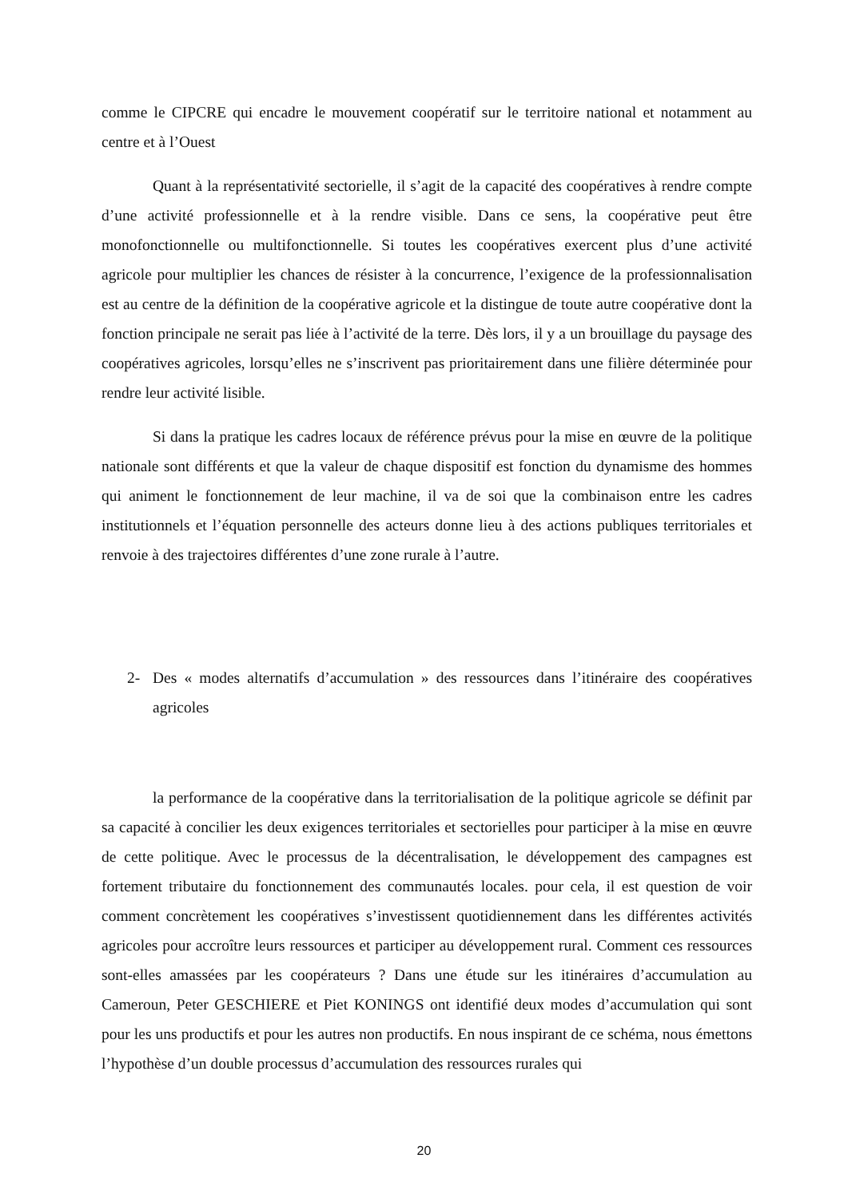comme le CIPCRE qui encadre le mouvement coopératif sur le territoire national et notamment au centre et à l’Ouest
Quant à la représentativité sectorielle, il s’agit de la capacité des coopératives à rendre compte d’une activité professionnelle et à la rendre visible. Dans ce sens, la coopérative peut être monofonctionnelle ou multifonctionnelle. Si toutes les coopératives exercent plus d’une activité agricole pour multiplier les chances de résister à la concurrence, l’exigence de la professionnalisation est au centre de la définition de la coopérative agricole et la distingue de toute autre coopérative dont la fonction principale ne serait pas liée à l’activité de la terre. Dès lors, il y a un brouillage du paysage des coopératives agricoles, lorsqu’elles ne s’inscrivent pas prioritairement dans une filière déterminée pour rendre leur activité lisible.
Si dans la pratique les cadres locaux de référence prévus pour la mise en œuvre de la politique nationale sont différents et que la valeur de chaque dispositif est fonction du dynamisme des hommes qui animent le fonctionnement de leur machine, il va de soi que la combinaison entre les cadres institutionnels et l’équation personnelle des acteurs donne lieu à des actions publiques territoriales et renvoie à des trajectoires différentes d’une zone rurale à l’autre.
2- Des « modes alternatifs d’accumulation » des ressources dans l’itinéraire des coopératives agricoles
la performance de la coopérative dans la territorialisation de la politique agricole se définit par sa capacité à concilier les deux exigences territoriales et sectorielles pour participer à la mise en œuvre de cette politique. Avec le processus de la décentralisation, le développement des campagnes est fortement tributaire du fonctionnement des communautés locales. pour cela, il est question de voir comment concrètement les coopératives s’investissent quotidiennement dans les différentes activités agricoles pour accroître leurs ressources et participer au développement rural. Comment ces ressources sont-elles amassées par les coopérateurs ? Dans une étude sur les itinéraires d’accumulation au Cameroun, Peter GESCHIERE et Piet KONINGS ont identifié deux modes d’accumulation qui sont pour les uns productifs et pour les autres non productifs. En nous inspirant de ce schéma, nous émettons l’hypothèse d’un double processus d’accumulation des ressources rurales qui
20